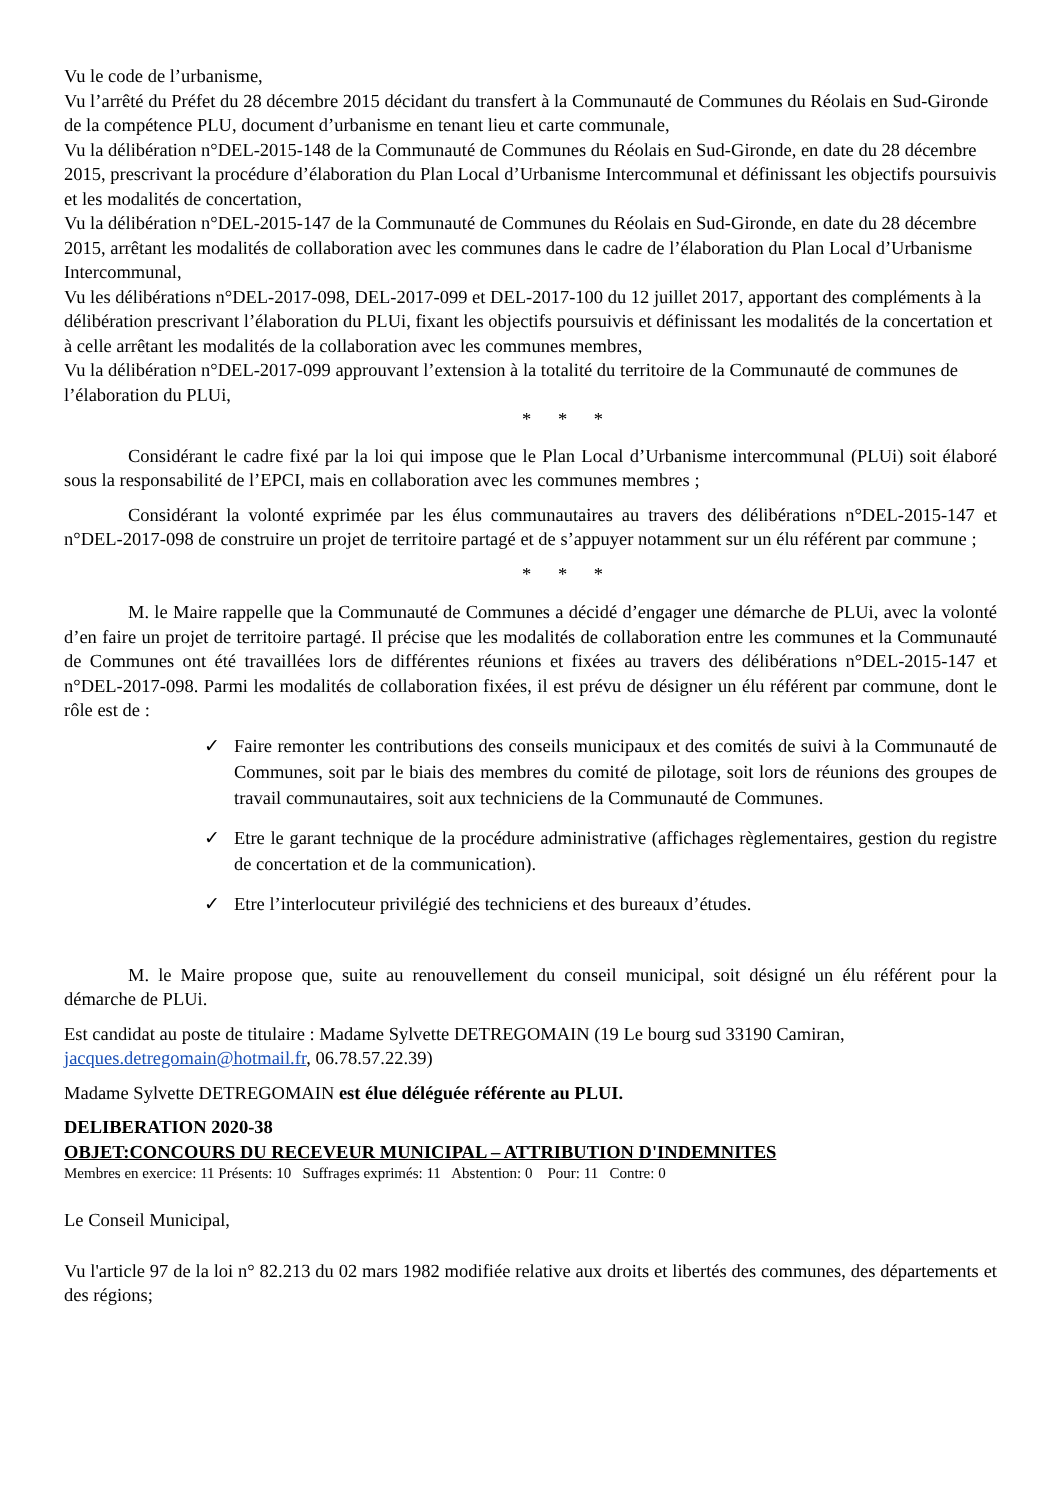Vu le code de l’urbanisme,
Vu l’arrêté du Préfet du 28 décembre 2015 décidant du transfert à la Communauté de Communes du Réolais en Sud-Gironde de la compétence PLU, document d’urbanisme en tenant lieu et carte communale,
Vu la délibération n°DEL-2015-148 de la Communauté de Communes du Réolais en Sud-Gironde, en date du 28 décembre 2015, prescrivant la procédure d’élaboration du Plan Local d’Urbanisme Intercommunal et définissant les objectifs poursuivis et les modalités de concertation,
Vu la délibération n°DEL-2015-147 de la Communauté de Communes du Réolais en Sud-Gironde, en date du 28 décembre 2015, arrêtant les modalités de collaboration avec les communes dans le cadre de l’élaboration du Plan Local d’Urbanisme Intercommunal,
Vu les délibérations n°DEL-2017-098, DEL-2017-099 et DEL-2017-100 du 12 juillet 2017, apportant des compléments à la délibération prescrivant l’élaboration du PLUi, fixant les objectifs poursuivis et définissant les modalités de la concertation et à celle arrêtant les modalités de la collaboration avec les communes membres,
Vu la délibération n°DEL-2017-099 approuvant l’extension à la totalité du territoire de la Communauté de communes de l’élaboration du PLUi,
* * *
Considérant le cadre fixé par la loi qui impose que le Plan Local d’Urbanisme intercommunal (PLUi) soit élaboré sous la responsabilité de l’EPCI, mais en collaboration avec les communes membres ;
Considérant la volonté exprimée par les élus communautaires au travers des délibérations n°DEL-2015-147 et n°DEL-2017-098 de construire un projet de territoire partagé et de s’appuyer notamment sur un élu référent par commune ;
* * *
M. le Maire rappelle que la Communauté de Communes a décidé d’engager une démarche de PLUi, avec la volonté d’en faire un projet de territoire partagé. Il précise que les modalités de collaboration entre les communes et la Communauté de Communes ont été travaillées lors de différentes réunions et fixées au travers des délibérations n°DEL-2015-147 et n°DEL-2017-098. Parmi les modalités de collaboration fixées, il est prévu de désigner un élu référent par commune, dont le rôle est de :
✓ Faire remonter les contributions des conseils municipaux et des comités de suivi à la Communauté de Communes, soit par le biais des membres du comité de pilotage, soit lors de réunions des groupes de travail communautaires, soit aux techniciens de la Communauté de Communes.
✓ Etre le garant technique de la procédure administrative (affichages règlementaires, gestion du registre de concertation et de la communication).
✓ Etre l’interlocuteur privilégié des techniciens et des bureaux d’études.
M. le Maire propose que, suite au renouvellement du conseil municipal, soit désigné un élu référent pour la démarche de PLUi.
Est candidat au poste de titulaire : Madame Sylvette DETREGOMAIN (19 Le bourg sud 33190 Camiran, jacques.detregomain@hotmail.fr, 06.78.57.22.39)
Madame Sylvette DETREGOMAIN est élue déléguée référente au PLUI.
DELIBERATION 2020-38
OBJET:CONCOURS DU RECEVEUR MUNICIPAL – ATTRIBUTION D'INDEMNITES
Membres en exercice: 11 Présents: 10 Suffrages exprimés: 11 Abstention: 0 Pour: 11 Contre: 0
Le Conseil Municipal,
Vu l'article 97 de la loi n° 82.213 du 02 mars 1982 modifiée relative aux droits et libertés des communes, des départements et des régions;